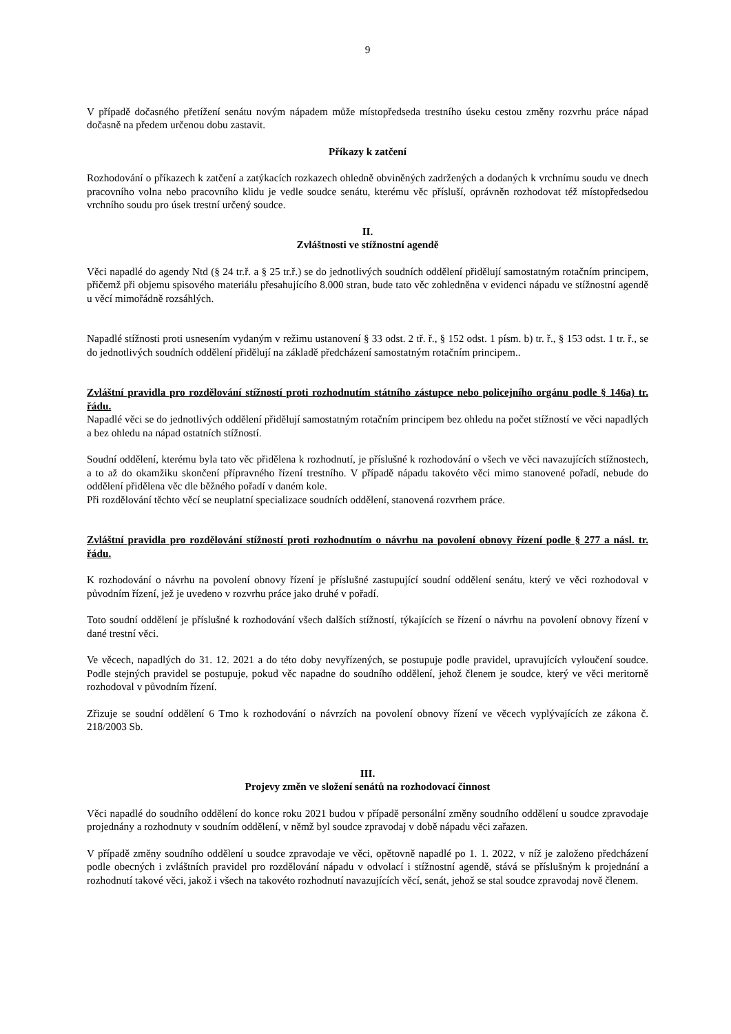9
V případě dočasného přetížení senátu novým nápadem může místopředseda trestního úseku cestou změny rozvrhu práce nápad dočasně na předem určenou dobu zastavit.
Příkazy k zatčení
Rozhodování o příkazech k zatčení a zatýkacích rozkazech ohledně obviněných zadržených a dodaných k vrchnímu soudu ve dnech pracovního volna nebo pracovního klidu je vedle soudce senátu, kterému věc přísluší, oprávněn rozhodovat též místopředsedou vrchního soudu pro úsek trestní určený soudce.
II.
Zvláštnosti ve stížnostní agendě
Věci napadlé do agendy Ntd (§ 24 tr.ř. a § 25 tr.ř.) se do jednotlivých soudních oddělení přidělují samostatným rotačním principem, přičemž při objemu spisového materiálu přesahujícího 8.000 stran, bude tato věc zohledněna v evidenci nápadu ve stížnostní agendě u věcí mimořádně rozsáhlých.
Napadlé stížnosti proti usnesením vydaným v režimu ustanovení § 33 odst. 2 tř. ř., § 152 odst. 1 písm. b) tr. ř., § 153 odst. 1 tr. ř., se do jednotlivých soudních oddělení přidělují na základě předcházení samostatným rotačním principem..
Zvláštní pravidla pro rozdělování stížností proti rozhodnutím státního zástupce nebo policejního orgánu podle § 146a) tr. řádu.
Napadlé věci se do jednotlivých oddělení přidělují samostatným rotačním principem bez ohledu na počet stížností ve věci napadlých a bez ohledu na nápad ostatních stížností.
Soudní oddělení, kterému byla tato věc přidělena k rozhodnutí, je příslušné k rozhodování o všech ve věci navazujících stížnostech, a to až do okamžiku skončení přípravného řízení trestního. V případě nápadu takovéto věci mimo stanovené pořadí, nebude do oddělení přidělena věc dle běžného pořadí v daném kole.
Při rozdělování těchto věcí se neuplatní specializace soudních oddělení, stanovená rozvrhem práce.
Zvláštní pravidla pro rozdělování stížností proti rozhodnutím o návrhu na povolení obnovy řízení podle § 277 a násl. tr. řádu.
K rozhodování o návrhu na povolení obnovy řízení je příslušné zastupující soudní oddělení senátu, který ve věci rozhodoval v původním řízení, jež je uvedeno v rozvrhu práce jako druhé v pořadí.
Toto soudní oddělení je příslušné k rozhodování všech dalších stížností, týkajících se řízení o návrhu na povolení obnovy řízení v dané trestní věci.
Ve věcech, napadlých do 31. 12. 2021 a do této doby nevyřízených, se postupuje podle pravidel, upravujících vyloučení soudce. Podle stejných pravidel se postupuje, pokud věc napadne do soudního oddělení, jehož členem je soudce, který ve věci meritorně rozhodoval v původním řízení.
Zřizuje se soudní oddělení 6 Tmo k rozhodování o návrzích na povolení obnovy řízení ve věcech vyplývajících ze zákona č. 218/2003 Sb.
III.
Projevy změn ve složení senátů na rozhodovací činnost
Věci napadlé do soudního oddělení do konce roku 2021 budou v případě personální změny soudního oddělení u soudce zpravodaje projednány a rozhodnuty v soudním oddělení, v němž byl soudce zpravodaj v době nápadu věci zařazen.
V případě změny soudního oddělení u soudce zpravodaje ve věci, opětovně napadlé po 1. 1. 2022, v níž je založeno předcházení podle obecných i zvláštních pravidel pro rozdělování nápadu v odvolací i stížnostní agendě, stává se příslušným k projednání a rozhodnutí takové věci, jakož i všech na takovéto rozhodnutí navazujících věcí, senát, jehož se stal soudce zpravodaj nově členem.